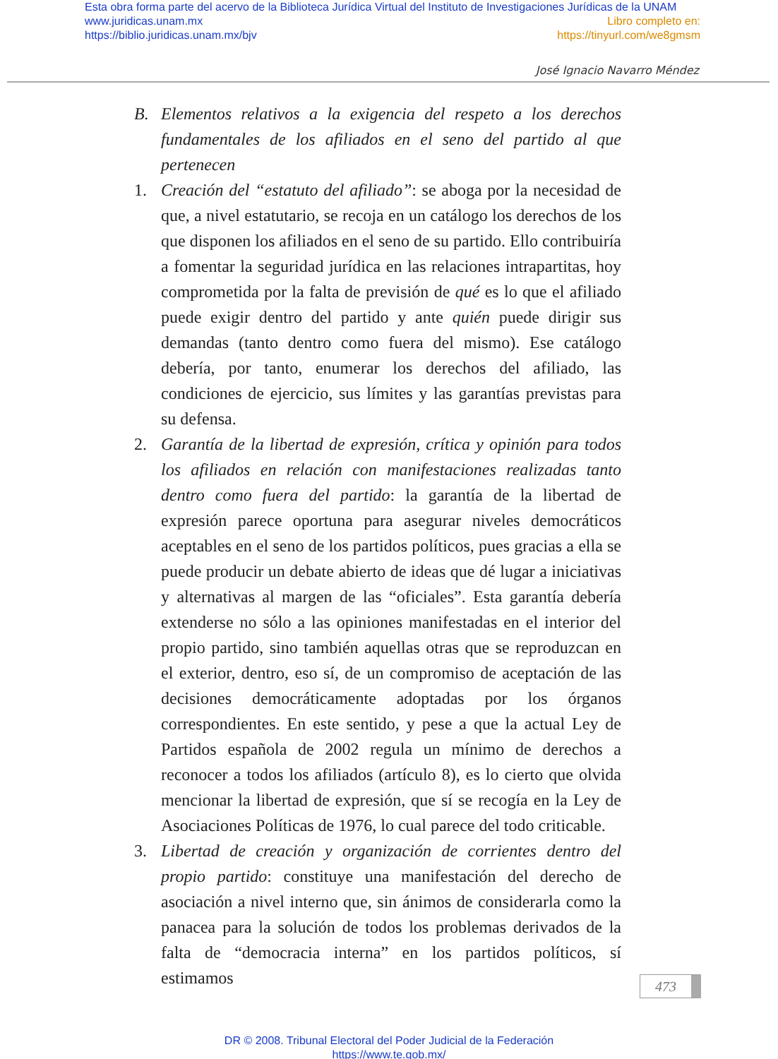Esta obra forma parte del acervo de la Biblioteca Jurídica Virtual del Instituto de Investigaciones Jurídicas de la UNAM
www.juridicas.unam.mx Libro completo en:
https://biblio.juridicas.unam.mx/bjv https://tinyurl.com/we8gmsm
José Ignacio Navarro Méndez
B. Elementos relativos a la exigencia del respeto a los derechos fundamentales de los afiliados en el seno del partido al que pertenecen
1. Creación del “estatuto del afiliado”: se aboga por la necesidad de que, a nivel estatutario, se recoja en un catálogo los derechos de los que disponen los afiliados en el seno de su partido. Ello contribuiría a fomentar la seguridad jurídica en las relaciones intrapartitas, hoy comprometida por la falta de previsión de qué es lo que el afiliado puede exigir dentro del partido y ante quién puede dirigir sus demandas (tanto dentro como fuera del mismo). Ese catálogo debería, por tanto, enumerar los derechos del afiliado, las condiciones de ejercicio, sus límites y las garantías previstas para su defensa.
2. Garantía de la libertad de expresión, crítica y opinión para todos los afiliados en relación con manifestaciones realizadas tanto dentro como fuera del partido: la garantía de la libertad de expresión parece oportuna para asegurar niveles democráticos aceptables en el seno de los partidos políticos, pues gracias a ella se puede producir un debate abierto de ideas que dé lugar a iniciativas y alternativas al margen de las “oficiales”. Esta garantía debería extenderse no sólo a las opiniones manifestadas en el interior del propio partido, sino también aquellas otras que se reproduzcan en el exterior, dentro, eso sí, de un compromiso de aceptación de las decisiones democráticamente adoptadas por los órganos correspondientes. En este sentido, y pese a que la actual Ley de Partidos española de 2002 regula un mínimo de derechos a reconocer a todos los afiliados (artículo 8), es lo cierto que olvida mencionar la libertad de expresión, que sí se recogía en la Ley de Asociaciones Políticas de 1976, lo cual parece del todo criticable.
3. Libertad de creación y organización de corrientes dentro del propio partido: constituye una manifestación del derecho de asociación a nivel interno que, sin ánimos de considerarla como la panacea para la solución de todos los problemas derivados de la falta de “democracia interna” en los partidos políticos, sí estimamos
473
DR © 2008. Tribunal Electoral del Poder Judicial de la Federación
https://www.te.gob.mx/